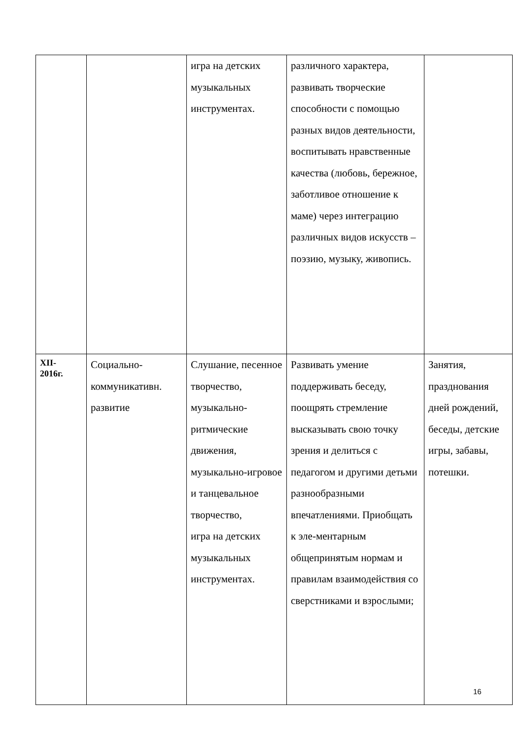| | | игра на детских музыкальных инструментах. | различного характера, развивать творческие способности с помощью разных видов деятельности, воспитывать нравственные качества (любовь, бережное, заботливое отношение к маме) через интеграцию различных видов искусств – поэзию, музыку, живопись. | |
| XII- 2016г. | Социально-коммуникативн. развитие | Слушание, песенное творчество, музыкально-ритмические движения, музыкально-игровое и танцевальное творчество, игра на детских музыкальных инструментах. | Развивать умение поддерживать беседу, поощрять стремление высказывать свою точку зрения и делиться с педагогом и другими детьми разнообразными впечатлениями. Приобщать к эле-ментарным общепринятым нормам и правилам взаимодействия со сверстниками и взрослыми; | Занятия, празднования дней рождений, беседы, детские игры, забавы, потешки. |
16